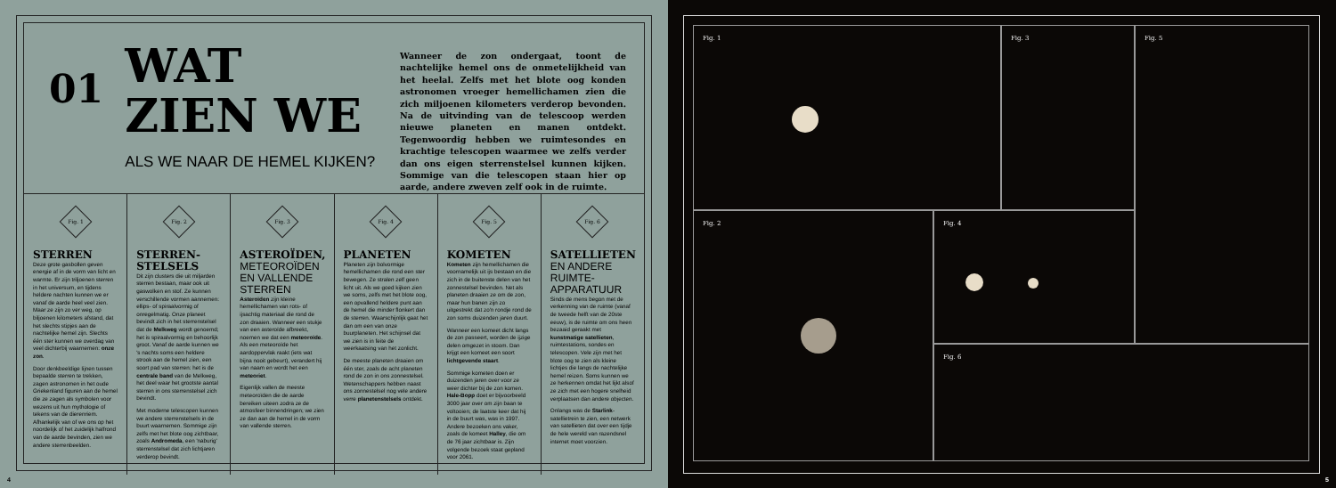01
WAT
ZIEN WE
ALS WE NAAR DE HEMEL KIJKEN?
Wanneer de zon ondergaat, toont de nachtelijke hemel ons de onmetelijkheid van het heelal. Zelfs met het blote oog konden astronomen vroeger hemellichamen zien die zich miljoenen kilometers verderop bevonden. Na de uitvinding van de telescoop werden nieuwe planeten en manen ontdekt. Tegenwoordig hebben we ruimtesondes en krachtige telescopen waarmee we zelfs verder dan ons eigen sterrenstelsel kunnen kijken. Sommige van die telescopen staan hier op aarde, andere zweven zelf ook in de ruimte.
Fig. 1
STERREN
Deze grote gasbollen geven energie af in de vorm van licht en warmte. Er zijn triljoenen sterren in het universum, en tijdens heldere nachten kunnen we er vanaf de aarde heel veel zien. Maar ze zijn zo ver weg, op biljoenen kilometers afstand, dat het slechts stipjes aan de nachtelijke hemel zijn. Slechts één ster kunnen we overdag van veel dichterbij waarnemen: onze zon.
Door denkbeeldige lijnen tussen bepaalde sterren te trekken, zagen astronomen in het oude Griekenland figuren aan de hemel die ze zagen als symbolen voor wezens uit hun mythologie of tekens van de dierenriem. Afhankelijk van of we ons op het noordelijk of het zuidelijk halfrond van de aarde bevinden, zien we andere sterrenbeelden.
Fig. 2
STERREN-
STELSELS
Dit zijn clusters die uit miljarden sterren bestaan, maar ook uit gaswolken en stof. Ze kunnen verschillende vormen aannemen: ellips- of spiraalvormig of onregelmatig. Onze planeet bevindt zich in het sterrenstelsel dat de Melkweg wordt genoemd; het is spiraalvormig en behoorlijk groot. Vanaf de aarde kunnen we 's nachts soms een heldere strook aan de hemel zien, een soort pad van sterren: het is de centrale band van de Melkweg, het deel waar het grootste aantal sterren in ons sterrenstelsel zich bevindt.
Met moderne telescopen kunnen we andere sterrenstelsels in de buurt waarnemen. Sommige zijn zelfs met het blote oog zichtbaar, zoals Andromeda, een 'naburig' sterrenstelsel dat zich lichtjaren verderop bevindt.
Fig. 3
ASTEROÏDEN, METEOROÏDEN EN VALLENDE STERREN
Asteroïden zijn kleine hemellichamen van rots- of ijsachtig materiaal die rond de zon draaien. Wanneer een stukje van een asteroïde afbreekt, noemen we dat een meteoroïde. Als een meteoroïde het aardoppervlak raakt (iets wat bijna nooit gebeurt), verandert hij van naam en wordt het een meteoriet.
Eigenlijk vallen de meeste meteoroïden die de aarde bereiken uiteen zodra ze de atmosfeer binnendringen; we zien ze dan aan de hemel in de vorm van vallende sterren.
Fig. 4
PLANETEN
Planeten zijn bolvormige hemellichamen die rond een ster bewegen. Ze stralen zelf geen licht uit. Als we goed kijken zien we soms, zelfs met het blote oog, een opvallend heldere punt aan de hemel die minder flonkert dan de sterren. Waarschijnlijk gaat het dan om een van onze buurplaneten. Het schijnsel dat we zien is in feite de weerkaatsing van het zonlicht.
De meeste planeten draaien om één ster, zoals de acht planeten rond de zon in ons zonnestelsel. Wetenschappers hebben naast ons zonnestelsel nog vele andere verre planetenstelsels ontdekt.
Fig. 5
KOMETEN
Kometen zijn hemellichamen die voornamelijk uit ijs bestaan en die zich in de buitenste delen van het zonnestelsel bevinden. Net als planeten draaien ze om de zon, maar hun banen zijn zo uitgestrekt dat zo'n rondje rond de zon soms duizenden jaren duurt.
Wanneer een komeet dicht langs de zon passeert, worden de ijzige delen omgezet in stoom. Dan krijgt een komeet een soort lichtgevende staart.
Sommige kometen doen er duizenden jaren over voor ze weer dichter bij de zon komen. Hale-Bopp doet er bijvoorbeeld 3000 jaar over om zijn baan te voltooien; de laatste keer dat hij in de buurt was, was in 1997. Andere bezoeken ons vaker, zoals de komeet Halley, die om de 76 jaar zichtbaar is. Zijn volgende bezoek staat gepland voor 2061.
Fig. 6
SATELLIETEN EN ANDERE RUIMTE-APPARATUUR
Sinds de mens begon met de verkenning van de ruimte (vanaf de tweede helft van de 20ste eeuw), is de ruimte om ons heen bezaaid geraakt met kunstmatige satellieten, ruimtestations, sondes en telescopen. Vele zijn met het blote oog te zien als kleine lichtjes die langs de nachtelijke hemel reizen. Soms kunnen we ze herkennen omdat het lijkt alsof ze zich met een hogere snelheid verplaatsen dan andere objecten.
Onlangs was de Starlink-satellietrein te zien, een netwerk van satellieten dat over een tijdje de hele wereld van razendsnel internet moet voorzien.
4
Fig. 1
Fig. 3
Fig. 5
Fig. 2
Fig. 4
Fig. 6
5